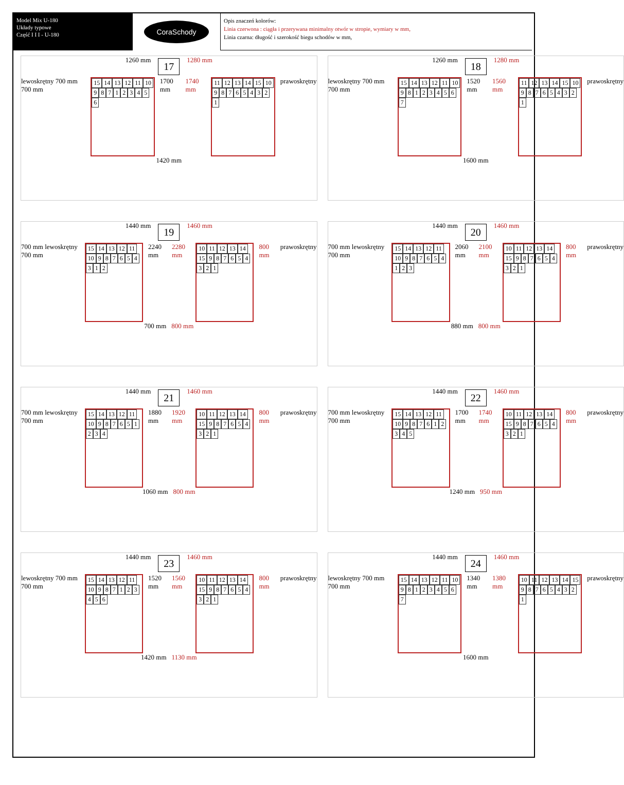Model Mix U-180
Układy typowe
Część I I I - U-180
CoraSchody
Opis znaczeń kolorów:
Linia czerwona : ciągła i przerywana minimalny otwór w stropie, wymiary w mm,
Linia czarna: długość i szerokość biegu schodów w mm,
1260 mm 17 1280 mm
lewoskrętny 700 mm 700 mm
15 14 13 12 11 10 987123456
1700 mm 1740 mm
11 12 13 14 15 10 987654321
prawoskrętny
1420 mm
1260 mm 18 1280 mm
lewoskrętny 700 mm 700 mm
15 14 13 12 11 10 981234567
1520 mm 1560 mm
11 12 13 14 15 10 987654321
prawoskrętny
1600 mm
1440 mm 19 1460 mm
700 mm lewoskrętny 700 mm
15 14 13 12 11 10 987654312
2240 mm 2280 mm
10 11 12 13 14 15 987654321
800 mm prawoskrętny
700 mm 800 mm
1440 mm 20 1460 mm
700 mm lewoskrętny 700 mm
15 14 13 12 11 10 987654123
2060 mm 2100 mm
10 11 12 13 14 15 987654321
800 mm prawoskrętny
880 mm 800 mm
1440 mm 21 1460 mm
700 mm lewoskrętny 700 mm
15 14 13 12 11 10 987651234
1880 mm 1920 mm
10 11 12 13 14 15 987654321
800 mm prawoskrętny
1060 mm 800 mm
1440 mm 22 1460 mm
700 mm lewoskrętny 700 mm
15 14 13 12 11 10 987612345
1700 mm 1740 mm
10 11 12 13 14 15 987654321
800 mm prawoskrętny
1240 mm 950 mm
1440 mm 23 1460 mm
lewoskrętny 700 mm 700 mm
15 14 13 12 11 10 987123456
1520 mm 1560 mm
10 11 12 13 14 15 987654321
800 mm prawoskrętny
1420 mm 1130 mm
1440 mm 24 1460 mm
lewoskrętny 700 mm 700 mm
15 14 13 12 11 10 981234567
1340 mm 1380 mm
10 11 12 13 14 15 987654321
prawoskrętny
1600 mm